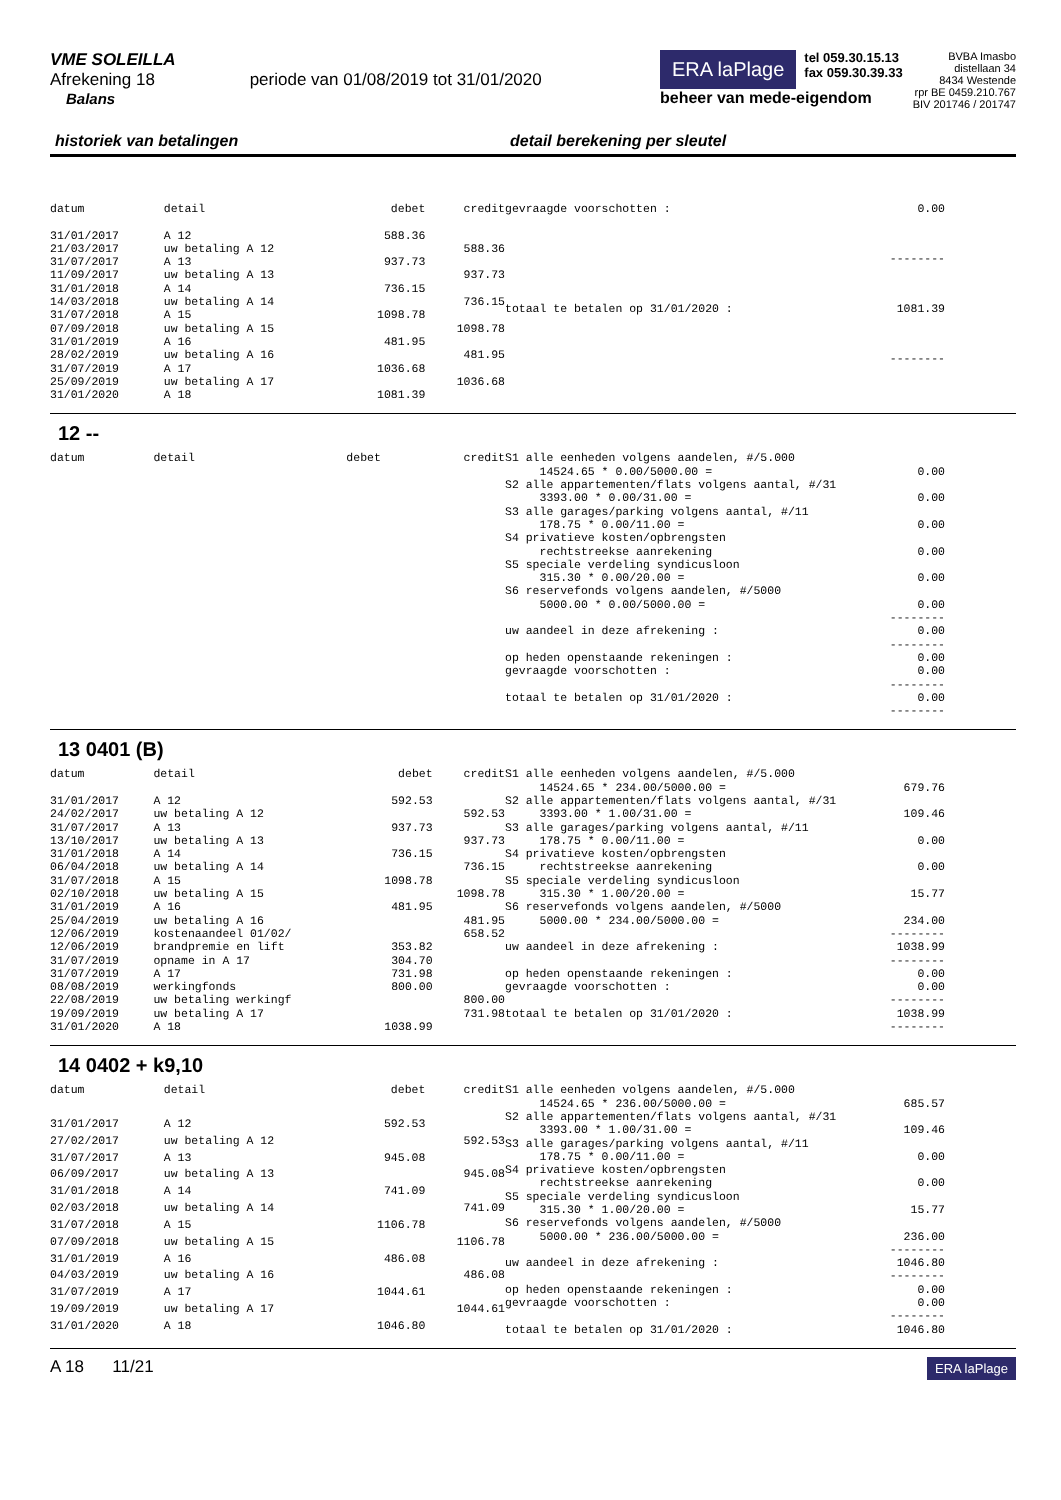VME SOLEILLA
Afrekening 18 periode van 01/08/2019 tot 31/01/2020
Balans
ERA laPlage tel 059.30.15.13
fax 059.30.39.33
beheer van mede-eigendom
BVBA Imasbo
distellaan 34
8434 Westende
rpr BE 0459.210.767
BIV 201746 / 201747
historiek van betalingen detail berekening per sleutel
| datum | detail | debet | credit |
| 31/01/2017 | A 12 | 588.36 | |
| 21/03/2017 | uw betaling A 12 | | 588.36 |
| 31/07/2017 | A 13 | 937.73 | |
| 11/09/2017 | uw betaling A 13 | | 937.73 |
| 31/01/2018 | A 14 | 736.15 | |
| 14/03/2018 | uw betaling A 14 | | 736.15 |
| 31/07/2018 | A 15 | 1098.78 | |
| 07/09/2018 | uw betaling A 15 | | 1098.78 |
| 31/01/2019 | A 16 | 481.95 | |
| 28/02/2019 | uw betaling A 16 | | 481.95 |
| 31/07/2019 | A 17 | 1036.68 | |
| 25/09/2019 | uw betaling A 17 | | 1036.68 |
| 31/01/2020 | A 18 | 1081.39 | |
| gevraagde voorschotten : | 0.00 |
| | -------- |
| totaal te betalen op 31/01/2020 : | 1081.39 |
| | -------- |
12 --
| datum | detail | debet | credit |
| S1 alle eenheden volgens aandelen, #/5.000 | |
| 14524.65 * 0.00/5000.00 = | 0.00 |
| S2 alle appartementen/flats volgens aantal, #/31 | |
| 3393.00 * 0.00/31.00 = | 0.00 |
| S3 alle garages/parking volgens aantal, #/11 | |
| 178.75 * 0.00/11.00 = | 0.00 |
| S4 privatieve kosten/opbrengsten | |
| rechtstreekse aanrekening | 0.00 |
| S5 speciale verdeling syndicusloon | |
| 315.30 * 0.00/20.00 = | 0.00 |
| S6 reservefonds volgens aandelen, #/5000 | |
| 5000.00 * 0.00/5000.00 = | 0.00 |
| | -------- |
| uw aandeel in deze afrekening : | 0.00 |
| | -------- |
| op heden openstaande rekeningen : | 0.00 |
| gevraagde voorschotten : | 0.00 |
| | -------- |
| totaal te betalen op 31/01/2020 : | 0.00 |
| | -------- |
13 0401 (B)
| datum | detail | debet | credit |
| 31/01/2017 | A 12 | 592.53 | |
| 24/02/2017 | uw betaling A 12 | | 592.53 |
| 31/07/2017 | A 13 | 937.73 | |
| 13/10/2017 | uw betaling A 13 | | 937.73 |
| 31/01/2018 | A 14 | 736.15 | |
| 06/04/2018 | uw betaling A 14 | | 736.15 |
| 31/07/2018 | A 15 | 1098.78 | |
| 02/10/2018 | uw betaling A 15 | | 1098.78 |
| 31/01/2019 | A 16 | 481.95 | |
| 25/04/2019 | uw betaling A 16 | | 481.95 |
| 12/06/2019 | kostenaandeel 01/02/ | | 658.52 |
| 12/06/2019 | brandpremie en lift | 353.82 | |
| 31/07/2019 | opname in A 17 | 304.70 | |
| 31/07/2019 | A 17 | 731.98 | |
| 08/08/2019 | werkingfonds | 800.00 | |
| 22/08/2019 | uw betaling werkingf | | 800.00 |
| 19/09/2019 | uw betaling A 17 | | 731.98 |
| 31/01/2020 | A 18 | 1038.99 | |
| S1 alle eenheden volgens aandelen, #/5.000 | |
| 14524.65 * 234.00/5000.00 = | 679.76 |
| S2 alle appartementen/flats volgens aantal, #/31 | |
| 3393.00 * 1.00/31.00 = | 109.46 |
| S3 alle garages/parking volgens aantal, #/11 | |
| 178.75 * 0.00/11.00 = | 0.00 |
| S4 privatieve kosten/opbrengsten | |
| rechtstreekse aanrekening | 0.00 |
| S5 speciale verdeling syndicusloon | |
| 315.30 * 1.00/20.00 = | 15.77 |
| S6 reservefonds volgens aandelen, #/5000 | |
| 5000.00 * 234.00/5000.00 = | 234.00 |
| | -------- |
| uw aandeel in deze afrekening : | 1038.99 |
| | -------- |
| op heden openstaande rekeningen : | 0.00 |
| gevraagde voorschotten : | 0.00 |
| | -------- |
| totaal te betalen op 31/01/2020 : | 1038.99 |
| | -------- |
14 0402 + k9,10
| datum | detail | debet | credit |
| 31/01/2017 | A 12 | 592.53 | |
| 27/02/2017 | uw betaling A 12 | | 592.53 |
| 31/07/2017 | A 13 | 945.08 | |
| 06/09/2017 | uw betaling A 13 | | 945.08 |
| 31/01/2018 | A 14 | 741.09 | |
| 02/03/2018 | uw betaling A 14 | | 741.09 |
| 31/07/2018 | A 15 | 1106.78 | |
| 07/09/2018 | uw betaling A 15 | | 1106.78 |
| 31/01/2019 | A 16 | 486.08 | |
| 04/03/2019 | uw betaling A 16 | | 486.08 |
| 31/07/2019 | A 17 | 1044.61 | |
| 19/09/2019 | uw betaling A 17 | | 1044.61 |
| 31/01/2020 | A 18 | 1046.80 | |
| S1 alle eenheden volgens aandelen, #/5.000 | |
| 14524.65 * 236.00/5000.00 = | 685.57 |
| S2 alle appartementen/flats volgens aantal, #/31 | |
| 3393.00 * 1.00/31.00 = | 109.46 |
| S3 alle garages/parking volgens aantal, #/11 | |
| 178.75 * 0.00/11.00 = | 0.00 |
| S4 privatieve kosten/opbrengsten | |
| rechtstreekse aanrekening | 0.00 |
| S5 speciale verdeling syndicusloon | |
| 315.30 * 1.00/20.00 = | 15.77 |
| S6 reservefonds volgens aandelen, #/5000 | |
| 5000.00 * 236.00/5000.00 = | 236.00 |
| | -------- |
| uw aandeel in deze afrekening : | 1046.80 |
| | -------- |
| op heden openstaande rekeningen : | 0.00 |
| gevraagde voorschotten : | 0.00 |
| | -------- |
| totaal te betalen op 31/01/2020 : | 1046.80 |
A 18 11/21 ERA laPlage